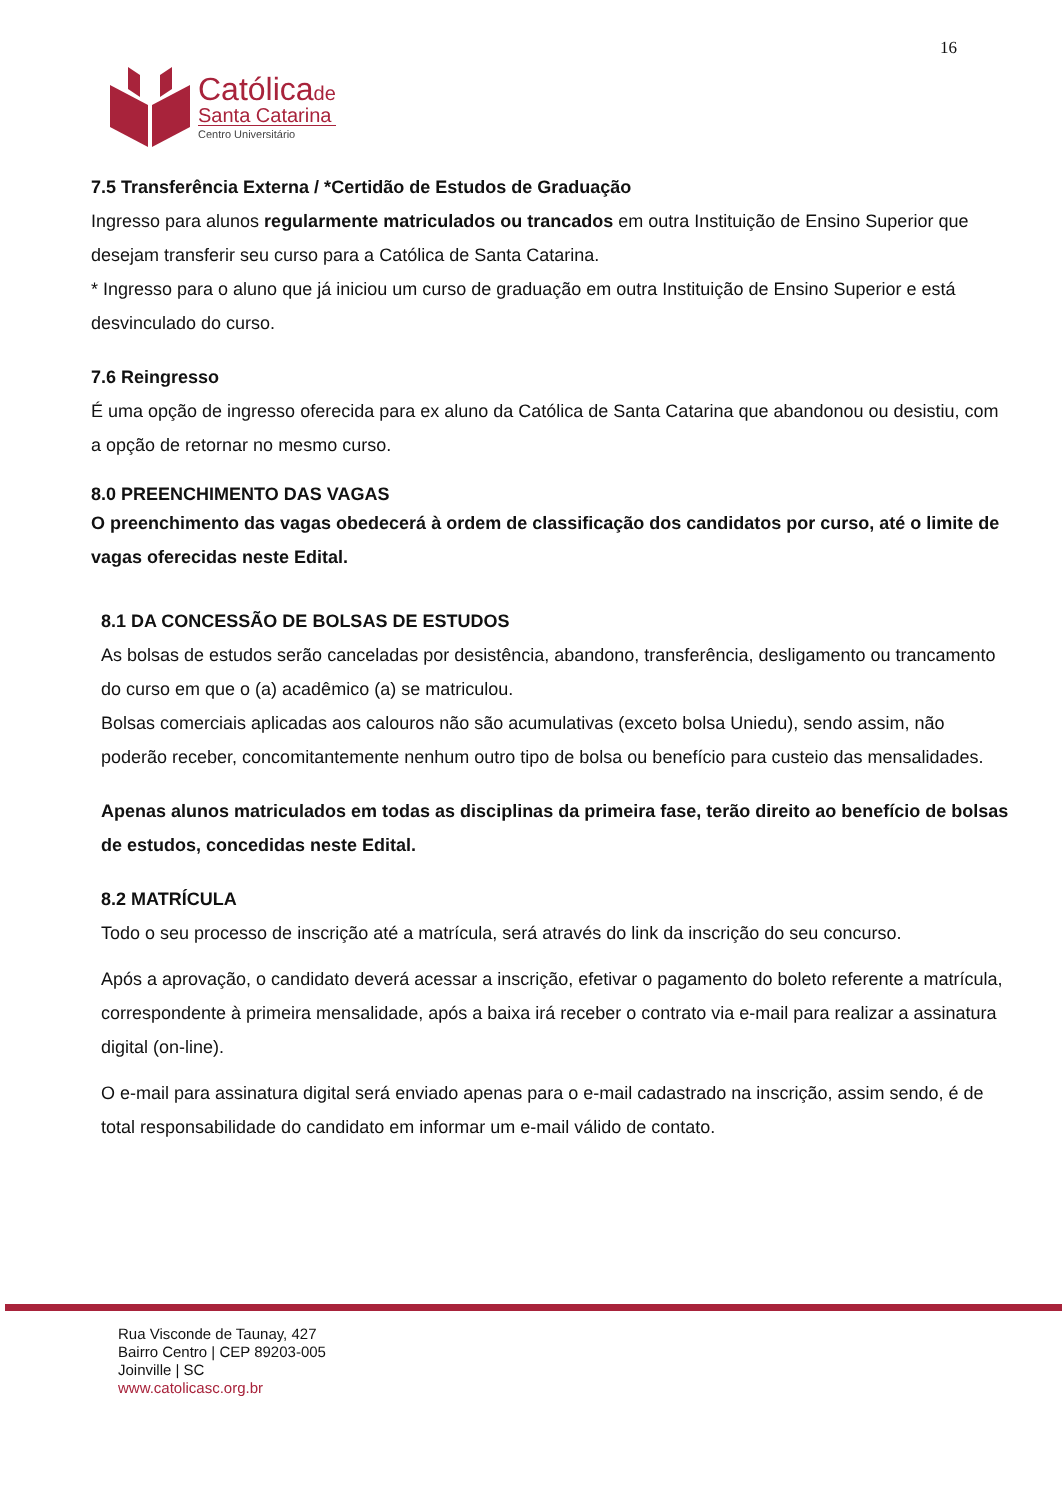16
Católicade
Santa Catarina
Centro Universitário
7.5 Transferência Externa / *Certidão de Estudos de Graduação
Ingresso para alunos regularmente matriculados ou trancados em outra Instituição de Ensino Superior que desejam transferir seu curso para a Católica de Santa Catarina.
* Ingresso para o aluno que já iniciou um curso de graduação em outra Instituição de Ensino Superior e está desvinculado do curso.
7.6 Reingresso
É uma opção de ingresso oferecida para ex aluno da Católica de Santa Catarina que abandonou ou desistiu, com a opção de retornar no mesmo curso.
8.0 PREENCHIMENTO DAS VAGAS
O preenchimento das vagas obedecerá à ordem de classificação dos candidatos por curso, até o limite de vagas oferecidas neste Edital.
8.1 DA CONCESSÃO DE BOLSAS DE ESTUDOS
As bolsas de estudos serão canceladas por desistência, abandono, transferência, desligamento ou trancamento do curso em que o (a) acadêmico (a) se matriculou.
Bolsas comerciais aplicadas aos calouros não são acumulativas (exceto bolsa Uniedu), sendo assim, não poderão receber, concomitantemente nenhum outro tipo de bolsa ou benefício para custeio das mensalidades.
Apenas alunos matriculados em todas as disciplinas da primeira fase, terão direito ao benefício de bolsas de estudos, concedidas neste Edital.
8.2 MATRÍCULA
Todo o seu processo de inscrição até a matrícula, será através do link da inscrição do seu concurso.
Após a aprovação, o candidato deverá acessar a inscrição, efetivar o pagamento do boleto referente a matrícula, correspondente à primeira mensalidade, após a baixa irá receber o contrato via e-mail para realizar a assinatura digital (on-line).
O e-mail para assinatura digital será enviado apenas para o e-mail cadastrado na inscrição, assim sendo, é de total responsabilidade do candidato em informar um e-mail válido de contato.
Rua Visconde de Taunay, 427
Bairro Centro | CEP 89203-005
Joinville | SC
www.catolicasc.org.br